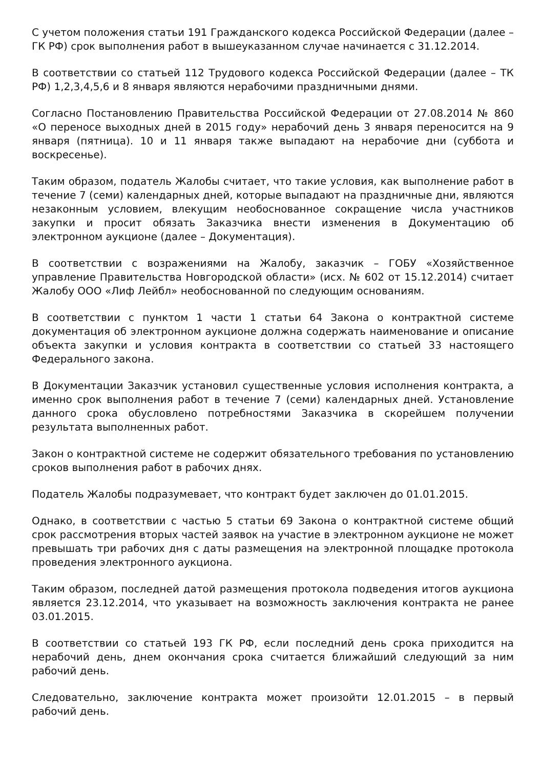С учетом положения статьи 191 Гражданского кодекса Российской Федерации (далее – ГК РФ) срок выполнения работ в вышеуказанном случае начинается с 31.12.2014.
В соответствии со статьей 112 Трудового кодекса Российской Федерации (далее – ТК РФ) 1,2,3,4,5,6 и 8 января являются нерабочими праздничными днями.
Согласно Постановлению Правительства Российской Федерации от 27.08.2014 № 860 «О переносе выходных дней в 2015 году» нерабочий день 3 января переносится на 9 января (пятница). 10 и 11 января также выпадают на нерабочие дни (суббота и воскресенье).
Таким образом, податель Жалобы считает, что такие условия, как выполнение работ в течение 7 (семи) календарных дней, которые выпадают на праздничные дни, являются незаконным условием, влекущим необоснованное сокращение числа участников закупки и просит обязать Заказчика внести изменения в Документацию об электронном аукционе (далее – Документация).
В соответствии с возражениями на Жалобу, заказчик – ГОБУ «Хозяйственное управление Правительства Новгородской области» (исх. № 602 от 15.12.2014) считает Жалобу ООО «Лиф Лейбл» необоснованной по следующим основаниям.
В соответствии с пунктом 1 части 1 статьи 64 Закона о контрактной системе документация об электронном аукционе должна содержать наименование и описание объекта закупки и условия контракта в соответствии со статьей 33 настоящего Федерального закона.
В Документации Заказчик установил существенные условия исполнения контракта, а именно срок выполнения работ в течение 7 (семи) календарных дней. Установление данного срока обусловлено потребностями Заказчика в скорейшем получении результата выполненных работ.
Закон о контрактной системе не содержит обязательного требования по установлению сроков выполнения работ в рабочих днях.
Податель Жалобы подразумевает, что контракт будет заключен до 01.01.2015.
Однако, в соответствии с частью 5 статьи 69 Закона о контрактной системе общий срок рассмотрения вторых частей заявок на участие в электронном аукционе не может превышать три рабочих дня с даты размещения на электронной площадке протокола проведения электронного аукциона.
Таким образом, последней датой размещения протокола подведения итогов аукциона является 23.12.2014, что указывает на возможность заключения контракта не ранее 03.01.2015.
В соответствии со статьей 193 ГК РФ, если последний день срока приходится на нерабочий день, днем окончания срока считается ближайший следующий за ним рабочий день.
Следовательно, заключение контракта может произойти 12.01.2015 – в первый рабочий день.